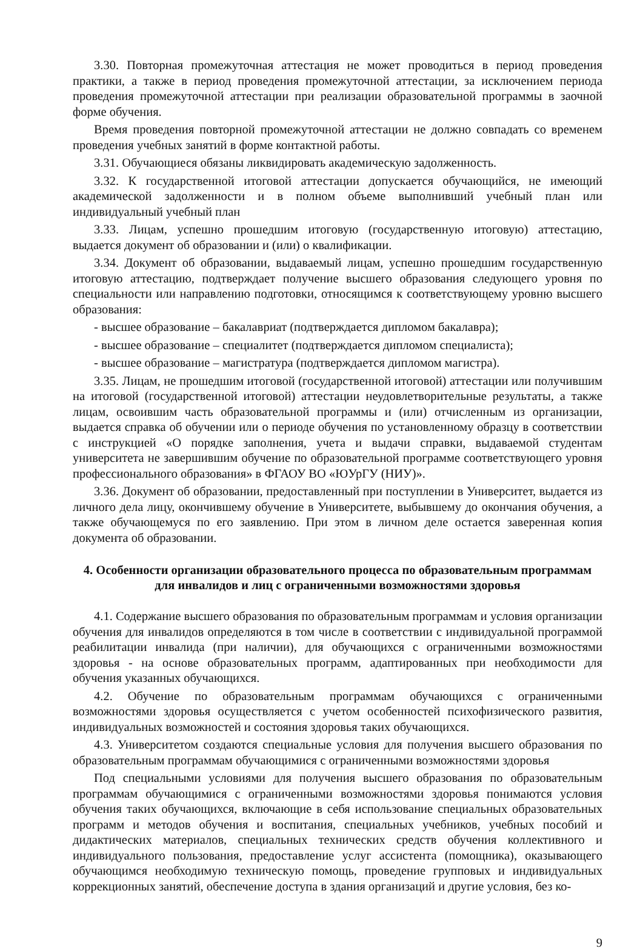3.30. Повторная промежуточная аттестация не может проводиться в период проведения практики, а также в период проведения промежуточной аттестации, за исключением периода проведения промежуточной аттестации при реализации образовательной программы в заочной форме обучения.
Время проведения повторной промежуточной аттестации не должно совпадать со временем проведения учебных занятий в форме контактной работы.
3.31. Обучающиеся обязаны ликвидировать академическую задолженность.
3.32. К государственной итоговой аттестации допускается обучающийся, не имеющий академической задолженности и в полном объеме выполнивший учебный план или индивидуальный учебный план
3.33. Лицам, успешно прошедшим итоговую (государственную итоговую) аттестацию, выдается документ об образовании и (или) о квалификации.
3.34. Документ об образовании, выдаваемый лицам, успешно прошедшим государственную итоговую аттестацию, подтверждает получение высшего образования следующего уровня по специальности или направлению подготовки, относящимся к соответствующему уровню высшего образования:
- высшее образование – бакалавриат (подтверждается дипломом бакалавра);
- высшее образование – специалитет (подтверждается дипломом специалиста);
- высшее образование – магистратура (подтверждается дипломом магистра).
3.35. Лицам, не прошедшим итоговой (государственной итоговой) аттестации или получившим на итоговой (государственной итоговой) аттестации неудовлетворительные результаты, а также лицам, освоившим часть образовательной программы и (или) отчисленным из организации, выдается справка об обучении или о периоде обучения по установленному образцу в соответствии с инструкцией «О порядке заполнения, учета и выдачи справки, выдаваемой студентам университета не завершившим обучение по образовательной программе соответствующего уровня профессионального образования» в ФГАОУ ВО «ЮУрГУ (НИУ)».
3.36. Документ об образовании, предоставленный при поступлении в Университет, выдается из личного дела лицу, окончившему обучение в Университете, выбывшему до окончания обучения, а также обучающемуся по его заявлению. При этом в личном деле остается заверенная копия документа об образовании.
4. Особенности организации образовательного процесса по образовательным программам для инвалидов и лиц с ограниченными возможностями здоровья
4.1. Содержание высшего образования по образовательным программам и условия организации обучения для инвалидов определяются в том числе в соответствии с индивидуальной программой реабилитации инвалида (при наличии), для обучающихся с ограниченными возможностями здоровья - на основе образовательных программ, адаптированных при необходимости для обучения указанных обучающихся.
4.2. Обучение по образовательным программам обучающихся с ограниченными возможностями здоровья осуществляется с учетом особенностей психофизического развития, индивидуальных возможностей и состояния здоровья таких обучающихся.
4.3. Университетом создаются специальные условия для получения высшего образования по образовательным программам обучающимися с ограниченными возможностями здоровья
Под специальными условиями для получения высшего образования по образовательным программам обучающимися с ограниченными возможностями здоровья понимаются условия обучения таких обучающихся, включающие в себя использование специальных образовательных программ и методов обучения и воспитания, специальных учебников, учебных пособий и дидактических материалов, специальных технических средств обучения коллективного и индивидуального пользования, предоставление услуг ассистента (помощника), оказывающего обучающимся необходимую техническую помощь, проведение групповых и индивидуальных коррекционных занятий, обеспечение доступа в здания организаций и другие условия, без ко-
9